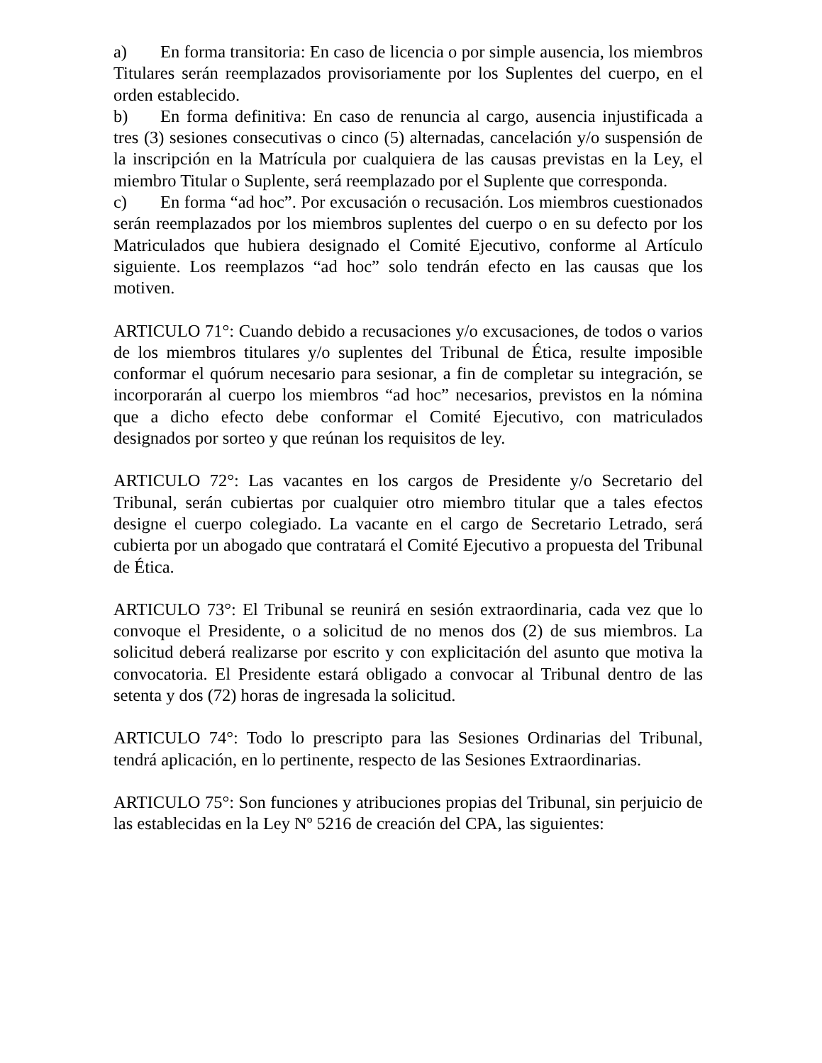a) En forma transitoria: En caso de licencia o por simple ausencia, los miembros Titulares serán reemplazados provisoriamente por los Suplentes del cuerpo, en el orden establecido.
b) En forma definitiva: En caso de renuncia al cargo, ausencia injustificada a tres (3) sesiones consecutivas o cinco (5) alternadas, cancelación y/o suspensión de la inscripción en la Matrícula por cualquiera de las causas previstas en la Ley, el miembro Titular o Suplente, será reemplazado por el Suplente que corresponda.
c) En forma “ad hoc”. Por excusación o recusación. Los miembros cuestionados serán reemplazados por los miembros suplentes del cuerpo o en su defecto por los Matriculados que hubiera designado el Comité Ejecutivo, conforme al Artículo siguiente. Los reemplazos “ad hoc” solo tendrán efecto en las causas que los motiven.
ARTICULO 71°: Cuando debido a recusaciones y/o excusaciones, de todos o varios de los miembros titulares y/o suplentes del Tribunal de Ética, resulte imposible conformar el quórum necesario para sesionar, a fin de completar su integración, se incorporarán al cuerpo los miembros “ad hoc” necesarios, previstos en la nómina que a dicho efecto debe conformar el Comité Ejecutivo, con matriculados designados por sorteo y que reúnan los requisitos de ley.
ARTICULO 72°: Las vacantes en los cargos de Presidente y/o Secretario del Tribunal, serán cubiertas por cualquier otro miembro titular que a tales efectos designe el cuerpo colegiado. La vacante en el cargo de Secretario Letrado, será cubierta por un abogado que contratará el Comité Ejecutivo a propuesta del Tribunal de Ética.
ARTICULO 73°: El Tribunal se reunirá en sesión extraordinaria, cada vez que lo convoque el Presidente, o a solicitud de no menos dos (2) de sus miembros. La solicitud deberá realizarse por escrito y con explicitación del asunto que motiva la convocatoria. El Presidente estará obligado a convocar al Tribunal dentro de las setenta y dos (72) horas de ingresada la solicitud.
ARTICULO 74°: Todo lo prescripto para las Sesiones Ordinarias del Tribunal, tendrá aplicación, en lo pertinente, respecto de las Sesiones Extraordinarias.
ARTICULO 75°: Son funciones y atribuciones propias del Tribunal, sin perjuicio de las establecidas en la Ley Nº 5216 de creación del CPA, las siguientes: